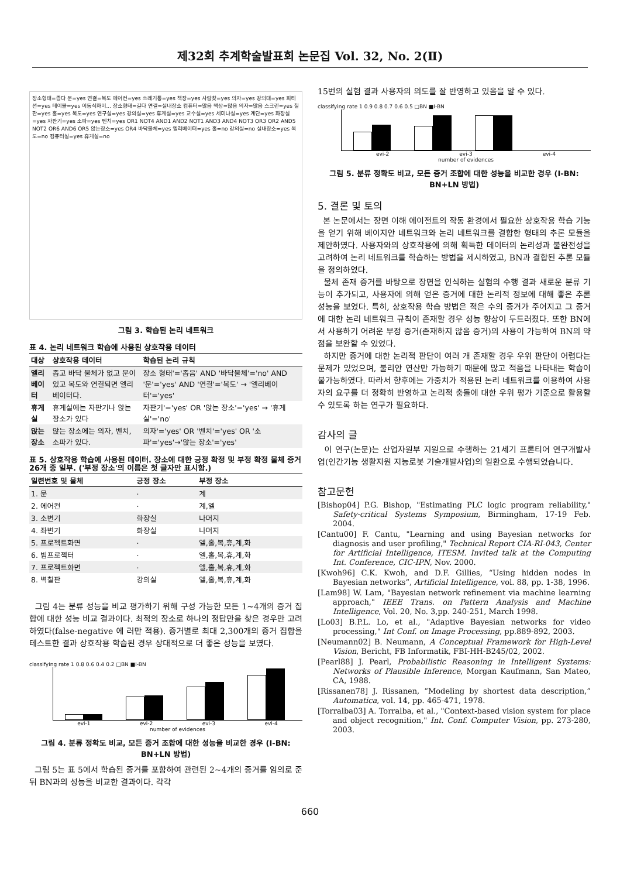제32회 추계학술발표회 논문집 Vol. 32, No. 2(Ⅱ)
장소형태=좁다 문=yes 연결=복도 에어컨=yes 쓰레기통=yes 책장=yes 사람찾=yes 의자=yes 강의대=yes 피티션=yes 테이블=yes 이동식화이... 장소형태=길다 연결=실내장소 컴퓨터=많음 책상=많음 의자=많음 스크린=yes 칠판=yes 홀=yes 복도=yes 연구실=yes 강의실=yes 휴게실=yes 교수실=yes 세미나실=yes 계단=yes 화장실=yes 자판기=yes 소파=yes 벤치=yes OR1 NOT4 AND1 AND2 NOT1 AND3 AND4 NOT3 OR3 OR2 AND5 NOT2 OR6 AND6 OR5 않는장소=yes OR4 바닥물체=yes 엘리베이터=yes 홀=no 강의실=no 실내장소=yes 복도=no 컴퓨터실=yes 휴게실=no
그림 3. 학습된 논리 네트워크
표 4. 논리 네트워크 학습에 사용된 상호작용 데이터
| 대상 | 상호작용 데이터 | 학습된 논리 규칙 |
| --- | --- | --- |
| 엘리베이터 | 좁고 바닥 물체가 없고 문이 있고 복도와 연결되면 엘리베이터다. | 장소 형태'='좁음' AND '바닥물체'='no' AND '문'='yes' AND '연결'='복도' → '엘리베이터'='yes' |
| 휴게실 | 휴게실에는 자판기나 앉는 장소가 있다 | 자판기'='yes' OR '앉는 장소'='yes' → '휴게실'='no' |
| 앉는 장소 | 앉는 장소에는 의자, 벤치, 소파가 있다. | 의자'='yes' OR '벤치'='yes' OR '소파'='yes'→'앉는 장소'='yes' |
표 5. 상호작용 학습에 사용된 데이터. 장소에 대한 긍정 확정 및 부정 확정 물체 증거 26개 중 일부. ('부정 장소'의 이름은 첫 글자만 표시함.)
| 일련번호 및 물체 | 긍정 장소 | 부정 장소 |
| --- | --- | --- |
| 1. 문 | . | 계 |
| 2. 에어컨 | . | 계,엘 |
| 3. 소변기 | 화장실 | 나머지 |
| 4. 좌변기 | 화장실 | 나머지 |
| 5. 프로젝트화면 | . | 엘,홀,복,휴,계,화 |
| 6. 빔프로젝터 | . | 엘,홀,복,휴,계,화 |
| 7. 프로젝트화면 | . | 엘,홀,복,휴,계,화 |
| 8. 벽칠판 | 강의실 | 엘,홀,복,휴,계,화 |
그림 4는 분류 성능을 비교 평가하기 위해 구성 가능한 모든 1~4개의 증거 집합에 대한 성능 비교 결과이다. 최적의 장소로 하나의 정답만을 찾은 경우만 고려하였다(false-negative 에 러만 적용). 증거별로 최대 2,300개의 증거 집합을 테스트한 결과 상호작용 학습된 경우 상대적으로 더 좋은 성능을 보였다.
classifying rate 1 0.8 0.6 0.4 0.2 □BN ■I-BN
evi-1 evi-2 evi-3 evi-4
number of evidences
그림 4. 분류 정확도 비교, 모든 증거 조합에 대한 성능을 비교한 경우 (I-BN: BN+LN 방법)
그림 5는 표 5에서 학습된 증거를 포함하여 관련된 2~4개의 증거를 임의로 준 뒤 BN과의 성능을 비교한 결과이다. 각각
15번의 실험 결과 사용자의 의도를 잘 반영하고 있음을 알 수 있다.
classifying rate 1 0.9 0.8 0.7 0.6 0.5 □BN ■I-BN
evi-2 evi-3 evi-4
number of evidences
그림 5. 분류 정확도 비교, 모든 증거 조합에 대한 성능을 비교한 경우 (I-BN: BN+LN 방법)
5. 결론 및 토의
본 논문에서는 장면 이해 에이전트의 작동 환경에서 필요한 상호작용 학습 기능을 얻기 위해 베이지안 네트워크와 논리 네트워크를 결합한 형태의 추론 모듈을 제안하였다. 사용자와의 상호작용에 의해 획득한 데이터의 논리성과 불완전성을 고려하여 논리 네트워크를 학습하는 방법을 제시하였고, BN과 결합된 추론 모듈을 정의하였다.
물체 존재 증거를 바탕으로 장면을 인식하는 실험의 수행 결과 새로운 분류 기능이 추가되고, 사용자에 의해 얻은 증거에 대한 논리적 정보에 대해 좋은 추론 성능을 보였다. 특히, 상호작용 학습 방법은 적은 수의 증거가 주어지고 그 증거에 대한 논리 네트워크 규칙이 존재할 경우 성능 향상이 두드러졌다. 또한 BN에서 사용하기 어려운 부정 증거(존재하지 않음 증거)의 사용이 가능하여 BN의 약점을 보완할 수 있었다.
하지만 증거에 대한 논리적 판단이 여러 개 존재할 경우 우위 판단이 어렵다는 문제가 있었으며, 불리안 연산만 가능하기 때문에 많고 적음을 나타내는 학습이 불가능하였다. 따라서 향후에는 가중치가 적용된 논리 네트워크를 이용하여 사용자의 요구를 더 정확히 반영하고 논리적 충돌에 대한 우위 평가 기준으로 활용할 수 있도록 하는 연구가 필요하다.
감사의 글
이 연구(논문)는 산업자원부 지원으로 수행하는 21세기 프론티어 연구개발사업(인간기능 생활지원 지능로봇 기술개발사업)의 일환으로 수행되었습니다.
참고문헌
[Bishop04] P.G. Bishop, "Estimating PLC logic program reliability," Safety-critical Systems Symposium, Birmingham, 17-19 Feb. 2004.
[Cantu00] F. Cantu, "Learning and using Bayesian networks for diagnosis and user profiling," Technical Report CIA-RI-043, Center for Artificial Intelligence, ITESM. Invited talk at the Computing Int. Conference, CIC-IPN, Nov. 2000.
[Kwoh96] C.K. Kwoh, and D.F. Gillies, “Using hidden nodes in Bayesian networks”, Artificial Intelligence, vol. 88, pp. 1-38, 1996.
[Lam98] W. Lam, "Bayesian network refinement via machine learning approach," IEEE Trans. on Pattern Analysis and Machine Intelligence, Vol. 20, No. 3,pp. 240-251, March 1998.
[Lo03] B.P.L. Lo, et al., "Adaptive Bayesian networks for video processing," Int Conf. on Image Processing, pp.889-892, 2003.
[Neumann02] B. Neumann, A Conceptual Framework for High-Level Vision, Bericht, FB Informatik, FBI-HH-B245/02, 2002.
[Pearl88] J. Pearl, Probabilistic Reasoning in Intelligent Systems: Networks of Plausible Inference, Morgan Kaufmann, San Mateo, CA, 1988.
[Rissanen78] J. Rissanen, “Modeling by shortest data description,” Automatica, vol. 14, pp. 465-471, 1978.
[Torralba03] A. Torralba, et al., "Context-based vision system for place and object recognition," Int. Conf. Computer Vision, pp. 273-280, 2003.
660